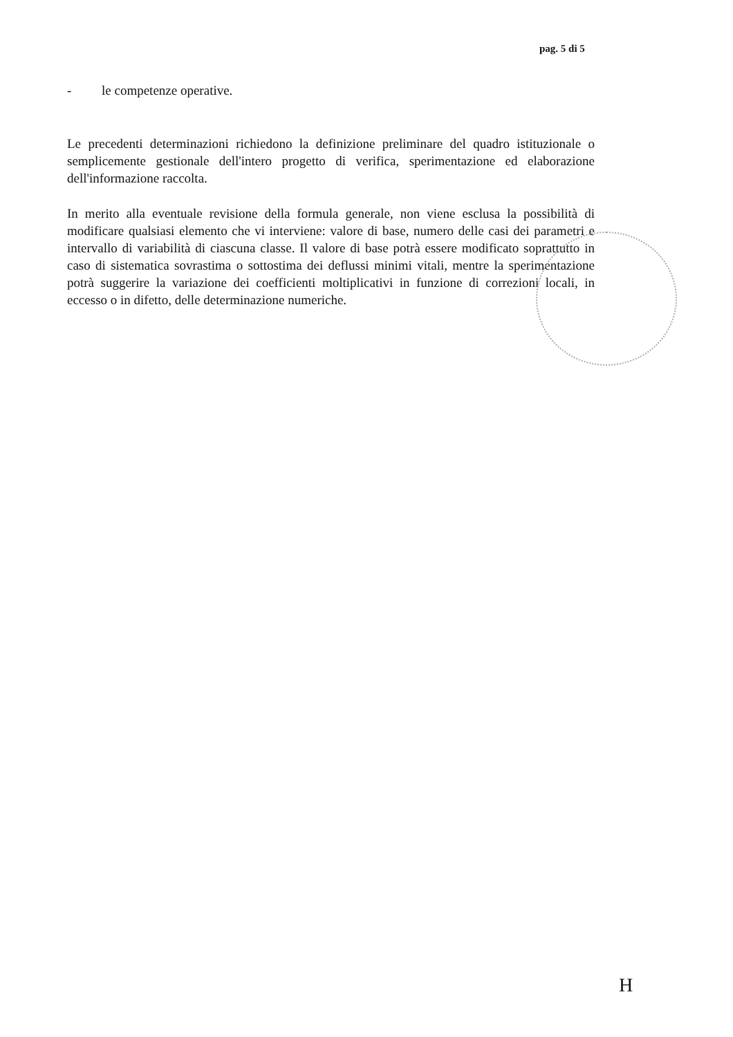pag. 5 di 5
- le competenze operative.
Le precedenti determinazioni richiedono la definizione preliminare del quadro istituzionale o semplicemente gestionale dell'intero progetto di verifica, sperimentazione ed elaborazione dell'informazione raccolta.
In merito alla eventuale revisione della formula generale, non viene esclusa la possibilità di modificare qualsiasi elemento che vi interviene: valore di base, numero delle casi dei parametri e intervallo di variabilità di ciascuna classe. Il valore di base potrà essere modificato soprattutto in caso di sistematica sovrastima o sottostima dei deflussi minimi vitali, mentre la sperimentazione potrà suggerire la variazione dei coefficienti moltiplicativi in funzione di correzioni locali, in eccesso o in difetto, delle determinazione numeriche.
H